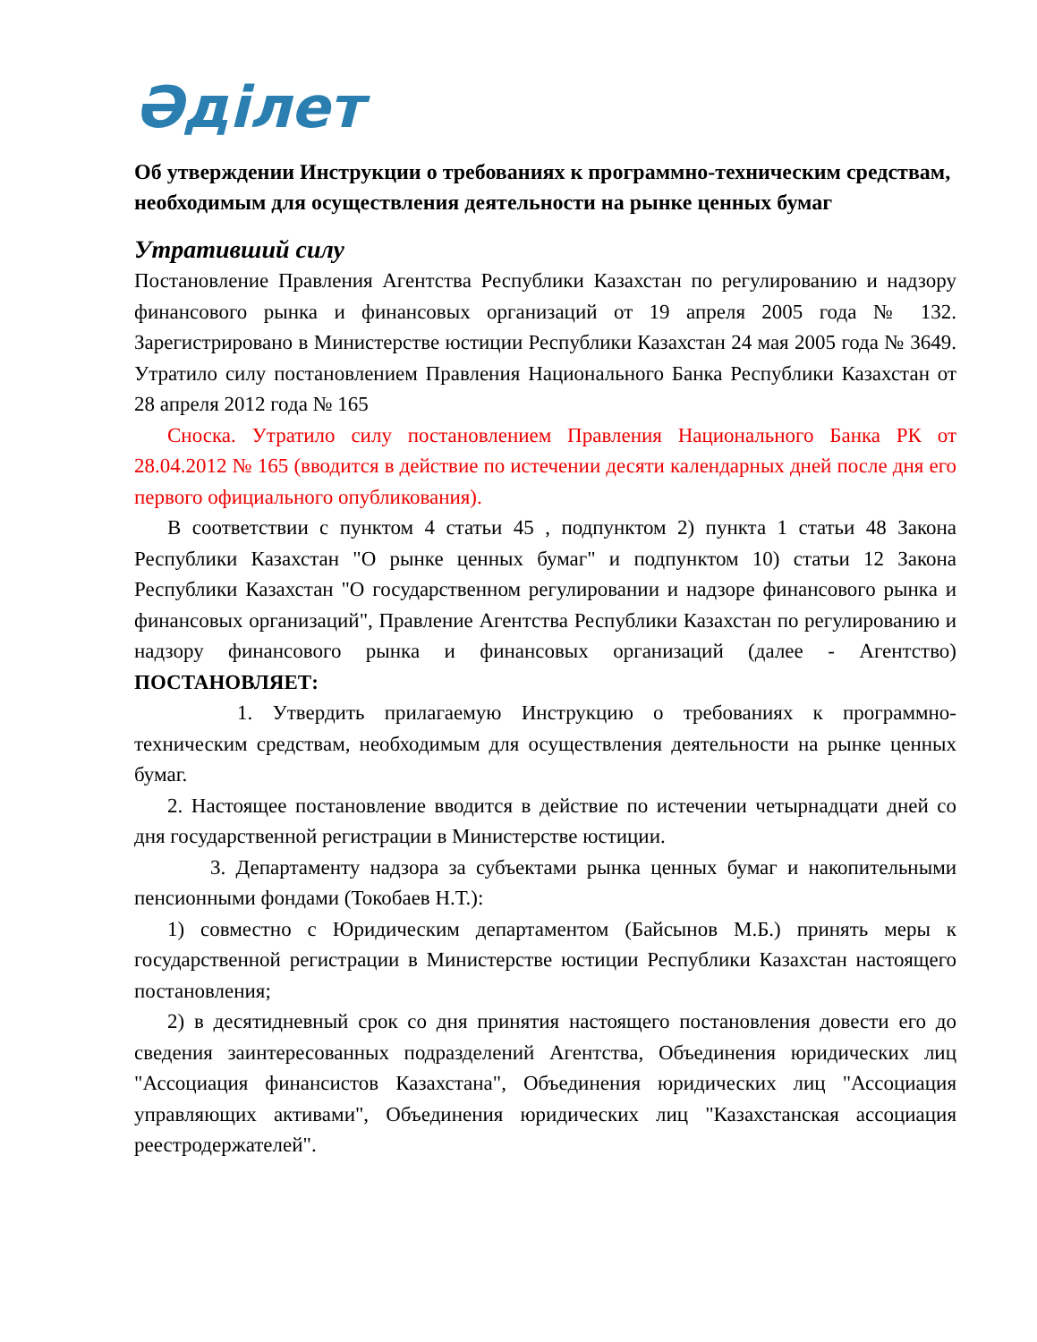Әділет
Об утверждении Инструкции о требованиях к программно-техническим средствам, необходимым для осуществления деятельности на рынке ценных бумаг
Утративший силу
Постановление Правления Агентства Республики Казахстан по регулированию и надзору финансового рынка и финансовых организаций от 19 апреля 2005 года № 132. Зарегистрировано в Министерстве юстиции Республики Казахстан 24 мая 2005 года № 3649. Утратило силу постановлением Правления Национального Банка Республики Казахстан от 28 апреля 2012 года № 165
Сноска. Утратило силу постановлением Правления Национального Банка РК от 28.04.2012 № 165 (вводится в действие по истечении десяти календарных дней после дня его первого официального опубликования).
В соответствии с пунктом 4 статьи 45 , подпунктом 2) пункта 1 статьи 48 Закона Республики Казахстан "О рынке ценных бумаг" и подпунктом 10) статьи 12 Закона Республики Казахстан "О государственном регулировании и надзоре финансового рынка и финансовых организаций", Правление Агентства Республики Казахстан по регулированию и надзору финансового рынка и финансовых организаций (далее - Агентство) ПОСТАНОВЛЯЕТ:
1. Утвердить прилагаемую Инструкцию о требованиях к программно-техническим средствам, необходимым для осуществления деятельности на рынке ценных бумаг.
2. Настоящее постановление вводится в действие по истечении четырнадцати дней со дня государственной регистрации в Министерстве юстиции.
3. Департаменту надзора за субъектами рынка ценных бумаг и накопительными пенсионными фондами (Токобаев Н.Т.):
1) совместно с Юридическим департаментом (Байсынов М.Б.) принять меры к государственной регистрации в Министерстве юстиции Республики Казахстан настоящего постановления;
2) в десятидневный срок со дня принятия настоящего постановления довести его до сведения заинтересованных подразделений Агентства, Объединения юридических лиц "Ассоциация финансистов Казахстана", Объединения юридических лиц "Ассоциация управляющих активами", Объединения юридических лиц "Казахстанская ассоциация реестродержателей".